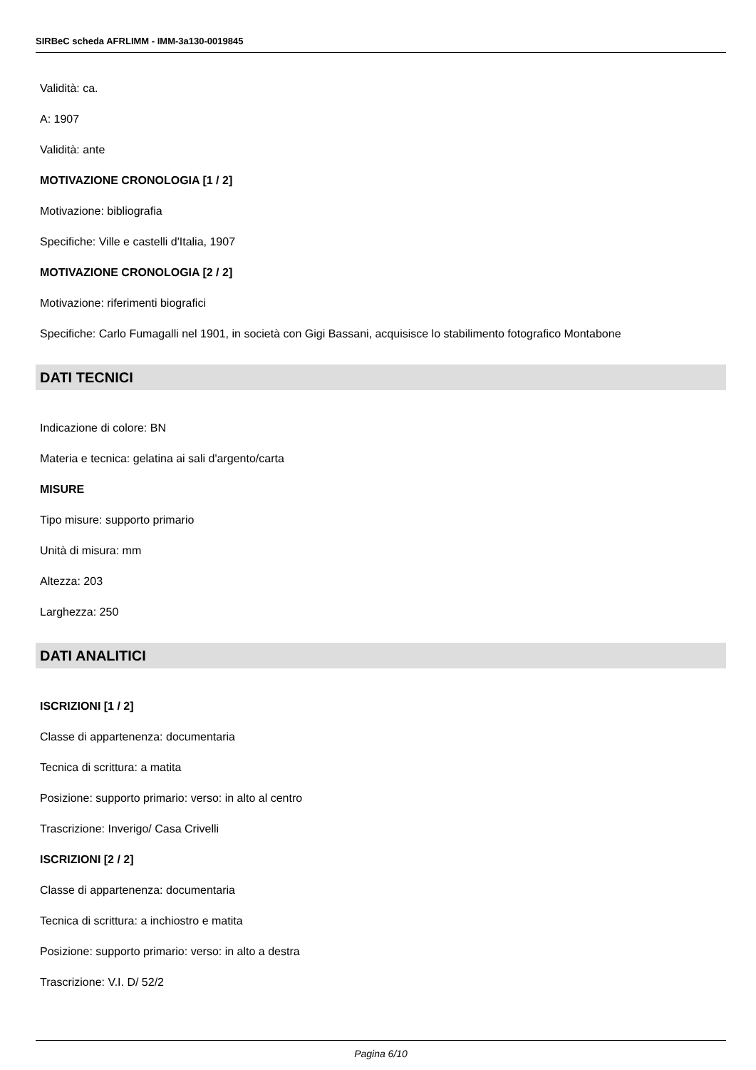SIRBeC scheda AFRLIMM - IMM-3a130-0019845
Validità: ca.
A: 1907
Validità: ante
MOTIVAZIONE CRONOLOGIA [1 / 2]
Motivazione: bibliografia
Specifiche: Ville e castelli d'Italia, 1907
MOTIVAZIONE CRONOLOGIA [2 / 2]
Motivazione: riferimenti biografici
Specifiche: Carlo Fumagalli nel 1901, in società con Gigi Bassani, acquisisce lo stabilimento fotografico Montabone
DATI TECNICI
Indicazione di colore: BN
Materia e tecnica: gelatina ai sali d'argento/carta
MISURE
Tipo misure: supporto primario
Unità di misura: mm
Altezza: 203
Larghezza: 250
DATI ANALITICI
ISCRIZIONI [1 / 2]
Classe di appartenenza: documentaria
Tecnica di scrittura: a matita
Posizione: supporto primario: verso: in alto al centro
Trascrizione: Inverigo/ Casa Crivelli
ISCRIZIONI [2 / 2]
Classe di appartenenza: documentaria
Tecnica di scrittura: a inchiostro e matita
Posizione: supporto primario: verso: in alto a destra
Trascrizione: V.I. D/ 52/2
Pagina 6/10